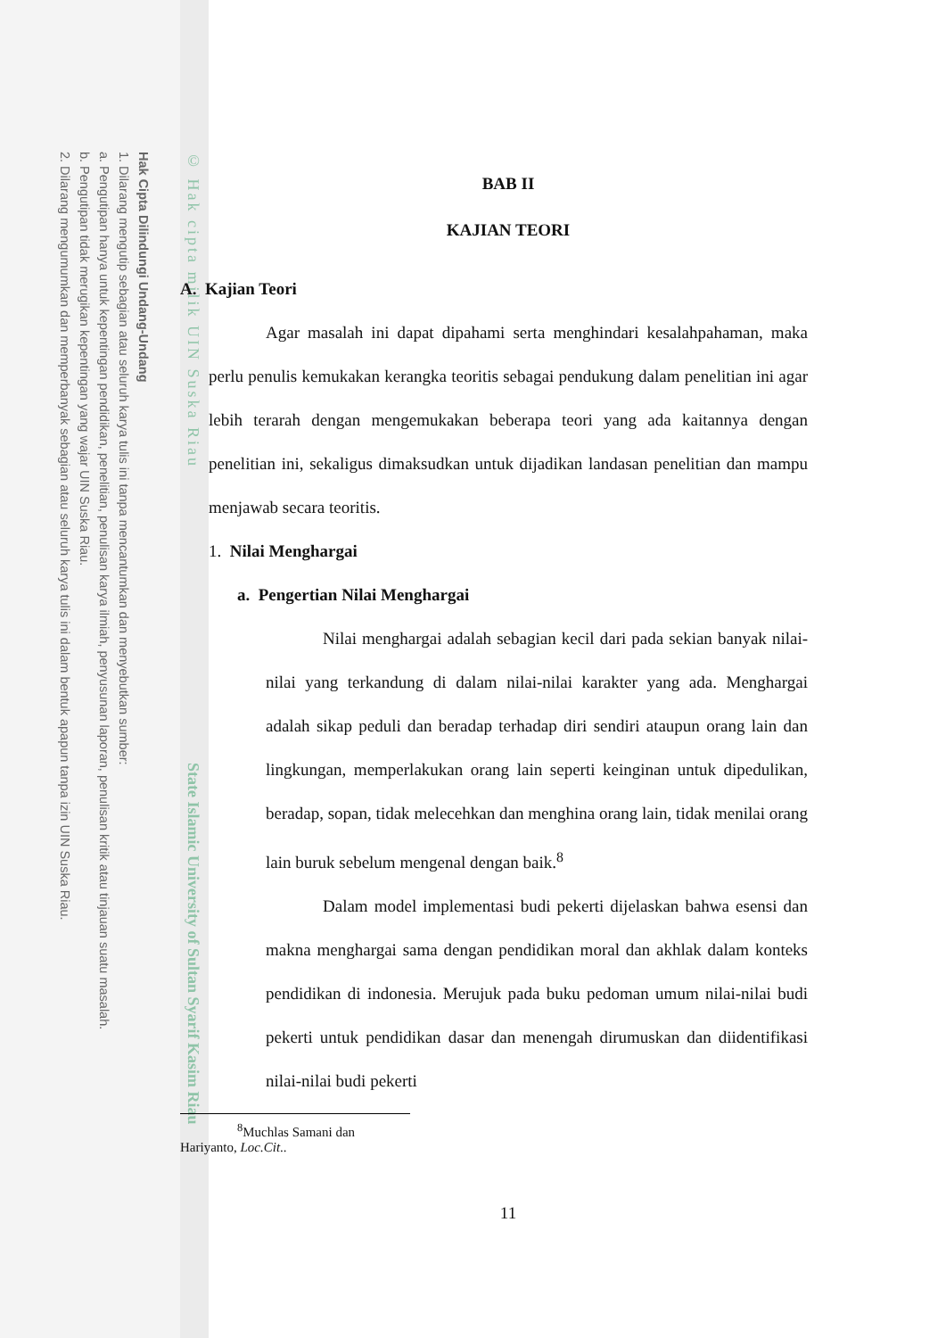Hak Cipta Dilindungi Undang-Undang
1. Dilarang mengutip sebagian atau seluruh karya tulis ini tanpa mencantumkan dan menyebutkan sumber:
a. Pengutipan hanya untuk kepentingan pendidikan, penelitian, penulisan karya ilmiah, penyusunan laporan, penulisan kritik atau tinjauan suatu masalah.
b. Pengutipan tidak merugikan kepentingan yang wajar UIN Suska Riau.
2. Dilarang mengumumkan dan memperbanyak sebagian atau seluruh karya tulis ini dalam bentuk apapun tanpa izin UIN Suska Riau.
© Hak cipta milik UIN Suska Riau
State Islamic University of Sultan Syarif Kasim Riau
BAB II
KAJIAN TEORI
A. Kajian Teori
Agar masalah ini dapat dipahami serta menghindari kesalahpahaman, maka perlu penulis kemukakan kerangka teoritis sebagai pendukung dalam penelitian ini agar lebih terarah dengan mengemukakan beberapa teori yang ada kaitannya dengan penelitian ini, sekaligus dimaksudkan untuk dijadikan landasan penelitian dan mampu menjawab secara teoritis.
1. Nilai Menghargai
a. Pengertian Nilai Menghargai
Nilai menghargai adalah sebagian kecil dari pada sekian banyak nilai-nilai yang terkandung di dalam nilai-nilai karakter yang ada. Menghargai adalah sikap peduli dan beradap terhadap diri sendiri ataupun orang lain dan lingkungan, memperlakukan orang lain seperti keinginan untuk dipedulikan, beradap, sopan, tidak melecehkan dan menghina orang lain, tidak menilai orang lain buruk sebelum mengenal dengan baik.<sup>8</sup>
Dalam model implementasi budi pekerti dijelaskan bahwa esensi dan makna menghargai sama dengan pendidikan moral dan akhlak dalam konteks pendidikan di indonesia. Merujuk pada buku pedoman umum nilai-nilai budi pekerti untuk pendidikan dasar dan menengah dirumuskan dan diidentifikasi nilai-nilai budi pekerti
<sup>8</sup> Muchlas Samani dan Hariyanto, Loc.Cit..
11